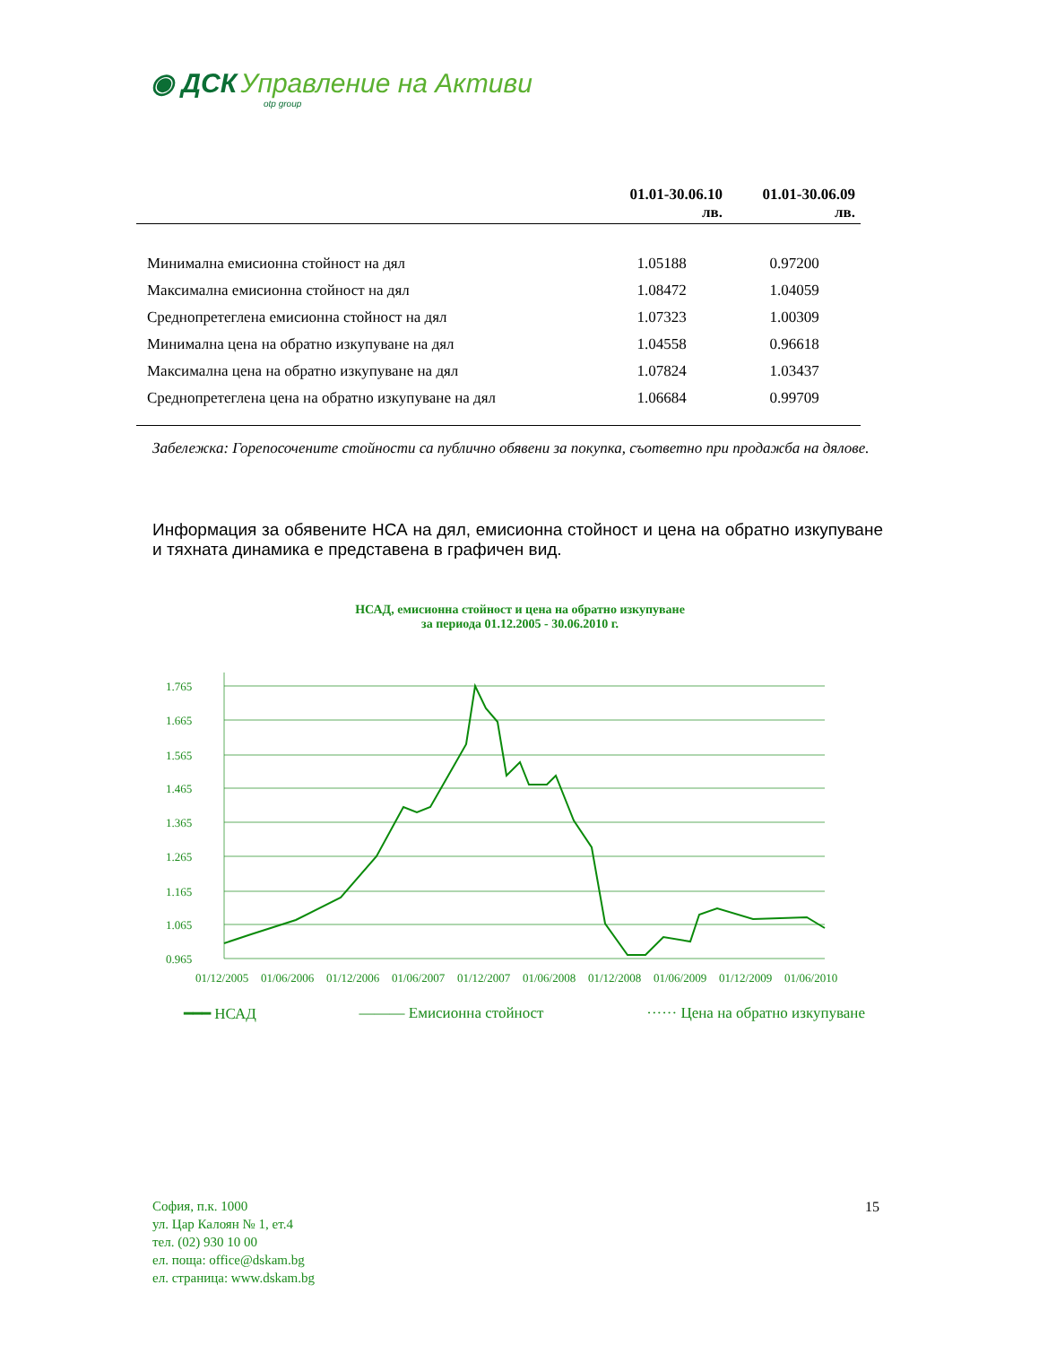◉ ДСК Управление на Активи
otp group
| | 01.01-30.06.10 лв. | 01.01-30.06.09 лв. |
| --- | --- | --- |
| Минимална емисионна стойност на дял | 1.05188 | 0.97200 |
| Максимална емисионна стойност на дял | 1.08472 | 1.04059 |
| Среднопретеглена емисионна стойност на дял | 1.07323 | 1.00309 |
| Минимална цена на обратно изкупуване на дял | 1.04558 | 0.96618 |
| Максимална цена на обратно изкупуване на дял | 1.07824 | 1.03437 |
| Среднопретеглена цена на обратно изкупуване на дял | 1.06684 | 0.99709 |
Забележка: Горепосочените стойности са публично обявени за покупка, съответно при продажба на дялове.
Информация за обявените НСА на дял, емисионна стойност и цена на обратно изкупуване и тяхната динамика е представена в графичен вид.
НСАД, емисионна стойност и цена на обратно изкупуване
за периода 01.12.2005 - 30.06.2010 г.
1.765
1.665
1.565
1.465
1.365
1.265
1.165
1.065
0.965
01/12/2005
01/06/2006
01/12/2006
01/06/2007
01/12/2007
01/06/2008
01/12/2008
01/06/2009
01/12/2009
01/06/2010
━━━ НСАД ——— Емисионна стойност ······ Цена на обратно изкупуване
София, п.к. 1000
ул. Цар Калоян № 1, ет.4
тел. (02) 930 10 00
ел. поща: office@dskam.bg
ел. страница: www.dskam.bg
15